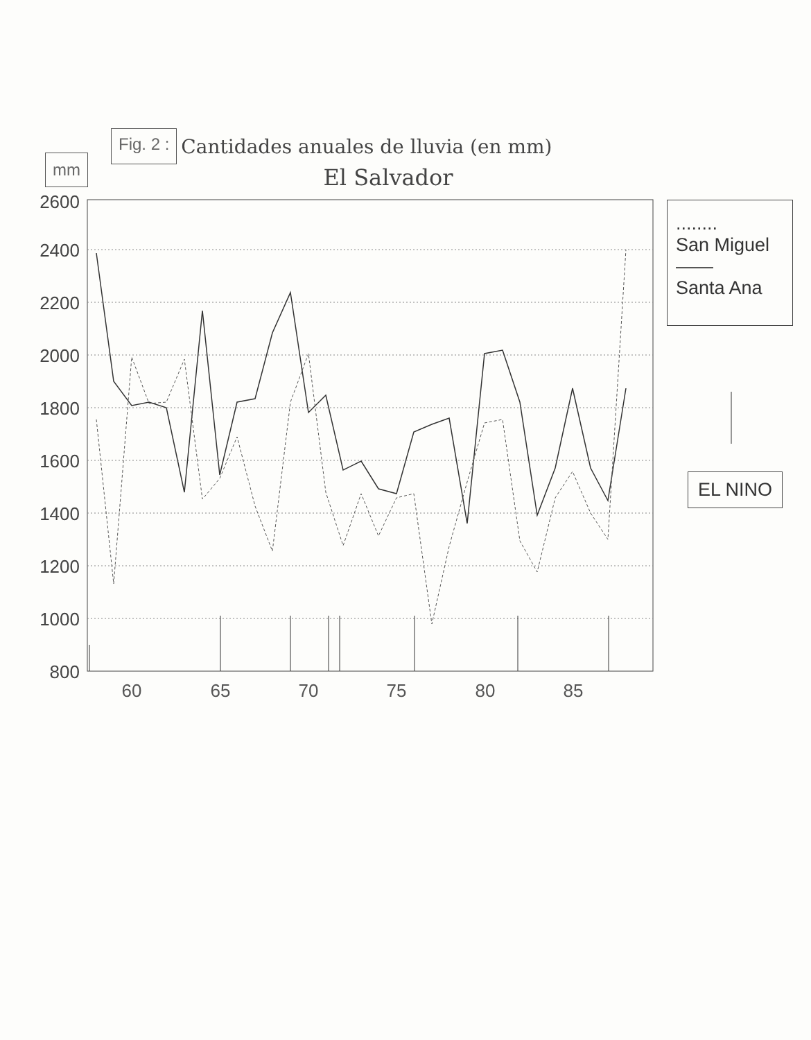Fig. 2 : Cantidades anuales de lluvia (en mm)
El Salvador
mm
2600
2400
2200
2000
1800
1600
1400
1200
1000
800
60
65
70
75
80
85
........
San Miguel
——
Santa Ana
EL NINO